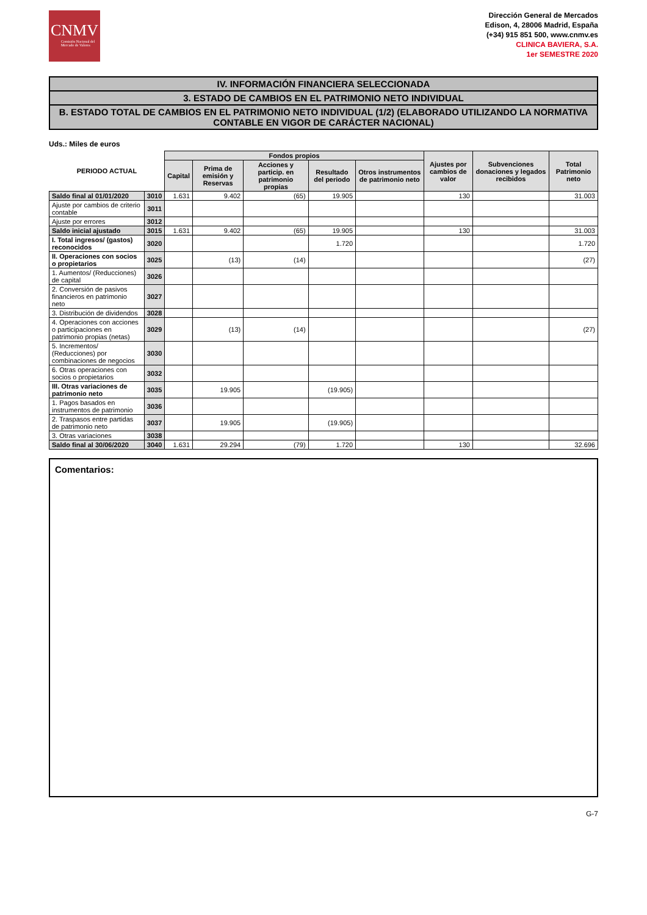CNMV
Comisión Nacional del Mercado de Valores
Dirección General de Mercados
Edison, 4, 28006 Madrid, España
(+34) 915 851 500, www.cnmv.es
CLINICA BAVIERA, S.A.
1er SEMESTRE 2020
IV. INFORMACIÓN FINANCIERA SELECCIONADA
3. ESTADO DE CAMBIOS EN EL PATRIMONIO NETO INDIVIDUAL
B. ESTADO TOTAL DE CAMBIOS EN EL PATRIMONIO NETO INDIVIDUAL (1/2) (ELABORADO UTILIZANDO LA NORMATIVA CONTABLE EN VIGOR DE CARÁCTER NACIONAL)
Uds.: Miles de euros
| PERIODO ACTUAL | | Fondos propios | | | | | Ajustes por cambios de valor | Subvenciones donaciones y legados recibidos | Total Patrimonio neto |
| --- | --- | --- | --- | --- | --- | --- | --- | --- | --- |
| | | Capital | Prima de emisión y Reservas | Acciones y particip. en patrimonio propias | Resultado del periodo | Otros instrumentos de patrimonio neto | | | |
| Saldo final al 01/01/2020 | 3010 | 1.631 | 9.402 | (65) | 19.905 | | 130 | | 31.003 |
| Ajuste por cambios de criterio contable | 3011 | | | | | | | | |
| Ajuste por errores | 3012 | | | | | | | | |
| Saldo inicial ajustado | 3015 | 1.631 | 9.402 | (65) | 19.905 | | 130 | | 31.003 |
| I. Total ingresos/ (gastos) reconocidos | 3020 | | | | 1.720 | | | | 1.720 |
| II. Operaciones con socios o propietarios | 3025 | | (13) | (14) | | | | | (27) |
| 1. Aumentos/ (Reducciones) de capital | 3026 | | | | | | | | |
| 2. Conversión de pasivos financieros en patrimonio neto | 3027 | | | | | | | | |
| 3. Distribución de dividendos | 3028 | | | | | | | | |
| 4. Operaciones con acciones o participaciones en patrimonio propias (netas) | 3029 | | (13) | (14) | | | | | (27) |
| 5. Incrementos/ (Reducciones) por combinaciones de negocios | 3030 | | | | | | | | |
| 6. Otras operaciones con socios o propietarios | 3032 | | | | | | | | |
| III. Otras variaciones de patrimonio neto | 3035 | | 19.905 | | (19.905) | | | | |
| 1. Pagos basados en instrumentos de patrimonio | 3036 | | | | | | | | |
| 2. Traspasos entre partidas de patrimonio neto | 3037 | | 19.905 | | (19.905) | | | | |
| 3. Otras variaciones | 3038 | | | | | | | | |
| Saldo final al 30/06/2020 | 3040 | 1.631 | 29.294 | (79) | 1.720 | | 130 | | 32.696 |
Comentarios:
G-7